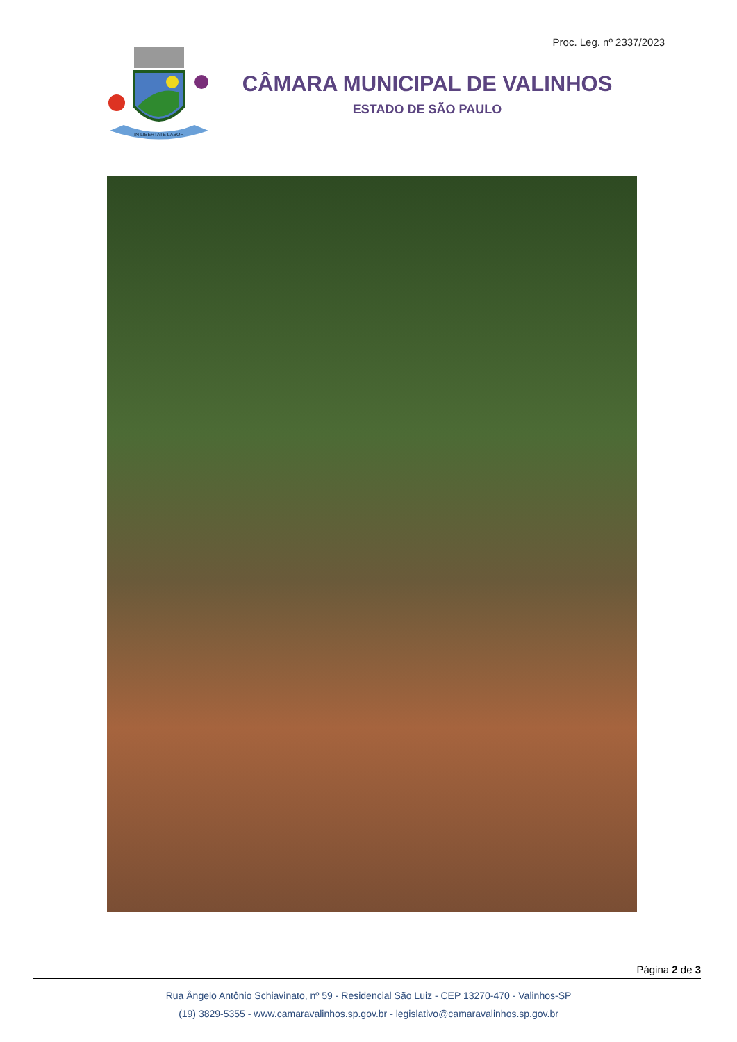Proc. Leg. nº 2337/2023
IN LIBERTATE LABOR
CÂMARA MUNICIPAL DE VALINHOS
ESTADO DE SÃO PAULO
Página 2 de 3
Rua Ângelo Antônio Schiavinato, nº 59 - Residencial São Luiz - CEP 13270-470 - Valinhos-SP
(19) 3829-5355 - www.camaravalinhos.sp.gov.br - legislativo@camaravalinhos.sp.gov.br